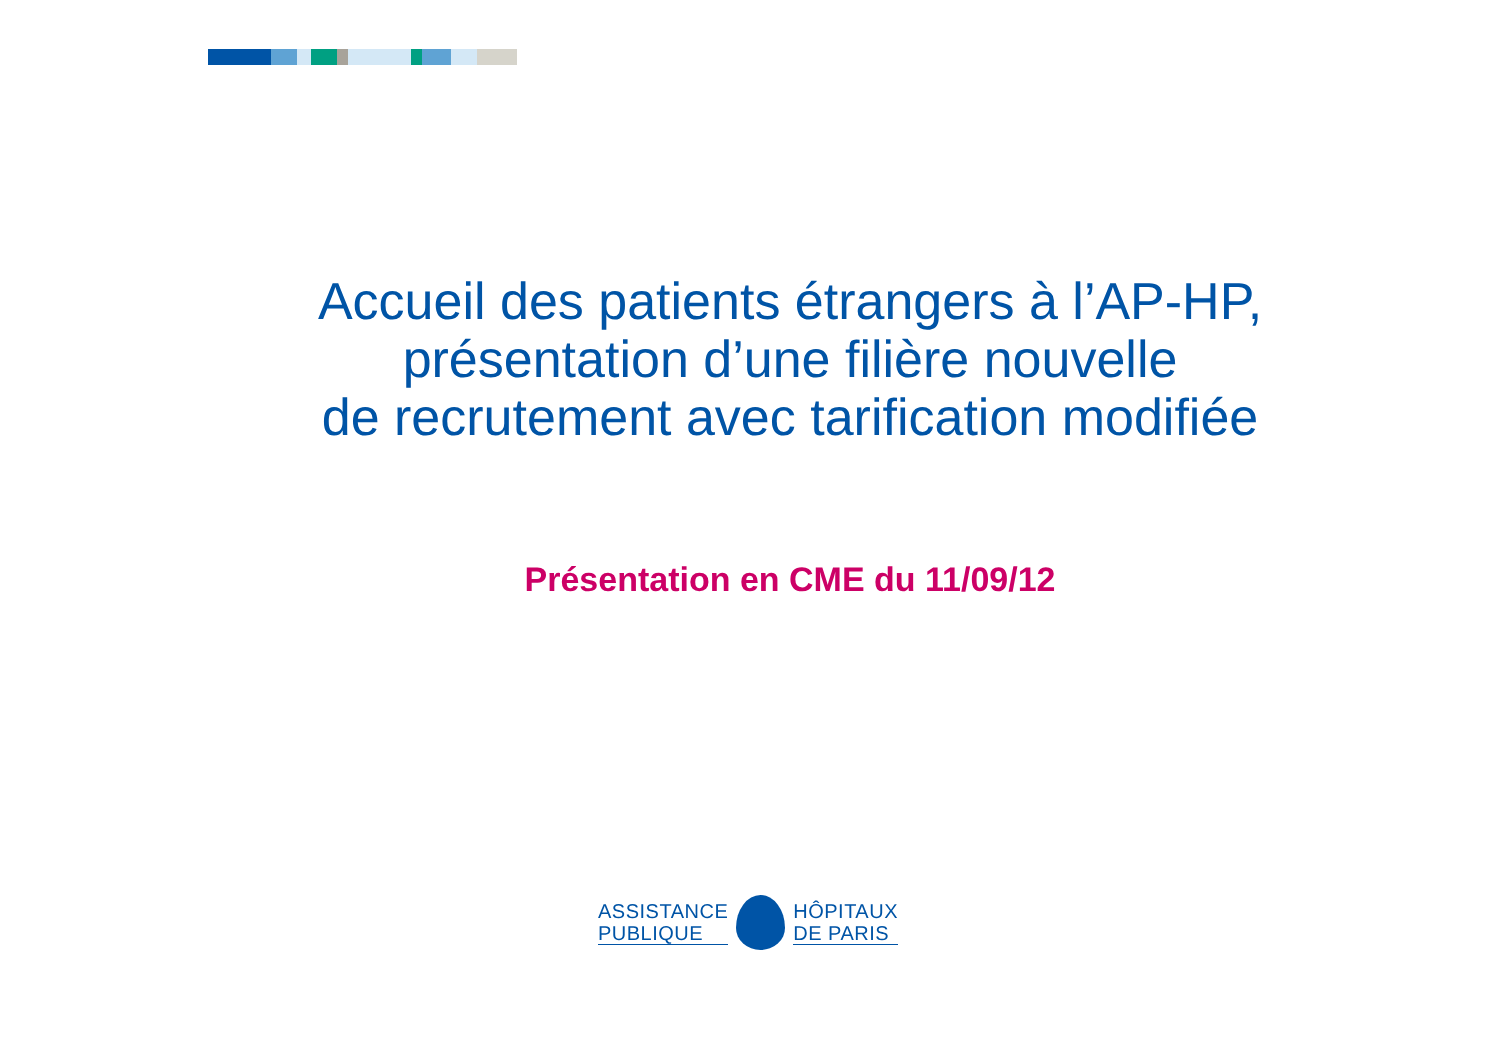Accueil des patients étrangers à l’AP-HP,
présentation d’une filière nouvelle
de recrutement avec tarification modifiée
Présentation en CME du 11/09/12
ASSISTANCE
PUBLIQUE
HÔPITAUX
DE PARIS